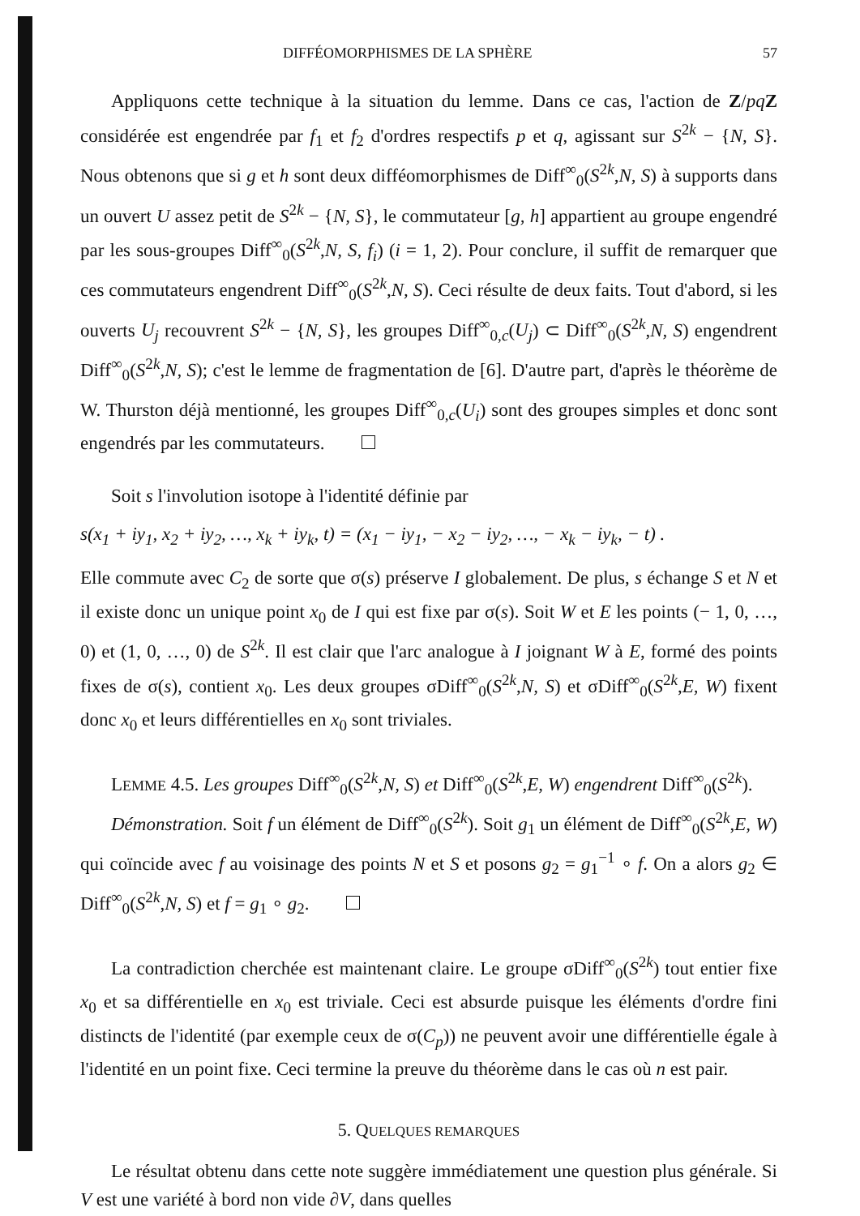DIFFÉOMORPHISMES DE LA SPHÈRE 57
Appliquons cette technique à la situation du lemme. Dans ce cas, l'action de Z/pq Z considérée est engendrée par f<sub>1</sub> et f<sub>2</sub> d'ordres respectifs p et q, agissant sur S<sup>2k</sup> − {N, S}. Nous obtenons que si g et h sont deux difféomorphismes de Diff<sup>∞</sup><sub>0</sub>(S<sup>2k</sup>,N, S) à supports dans un ouvert U assez petit de S<sup>2k</sup> − {N, S}, le commutateur [g, h] appartient au groupe engendré par les sous-groupes Diff<sup>∞</sup><sub>0</sub>(S<sup>2k</sup>,N, S, f<sub>i</sub>) (i = 1, 2). Pour conclure, il suffit de remarquer que ces commutateurs engendrent Diff<sup>∞</sup><sub>0</sub>(S<sup>2k</sup>,N, S). Ceci résulte de deux faits. Tout d'abord, si les ouverts U<sub>j</sub> recouvrent S<sup>2k</sup> − {N, S}, les groupes Diff<sup>∞</sup><sub>0,c</sub>(U<sub>j</sub>) ⊂ Diff<sup>∞</sup><sub>0</sub>(S<sup>2k</sup>,N, S) engendrent Diff<sup>∞</sup><sub>0</sub>(S<sup>2k</sup>,N, S); c'est le lemme de fragmentation de [6]. D'autre part, d'après le théorème de W. Thurston déjà mentionné, les groupes Diff<sup>∞</sup><sub>0,c</sub>(U<sub>i</sub>) sont des groupes simples et donc sont engendrés par les commutateurs.
Soit s l'involution isotope à l'identité définie par
s(x<sub>1</sub> + iy<sub>1</sub>, x<sub>2</sub> + iy<sub>2</sub>, …, x<sub>k</sub> + iy<sub>k</sub>, t) = (x<sub>1</sub> − iy<sub>1</sub>, − x<sub>2</sub> − iy<sub>2</sub>, …, − x<sub>k</sub> − iy<sub>k</sub>, − t) .
Elle commute avec C<sub>2</sub> de sorte que σ(s) préserve I globalement. De plus, s échange S et N et il existe donc un unique point x<sub>0</sub> de I qui est fixe par σ(s). Soit W et E les points (− 1, 0, …, 0) et (1, 0, …, 0) de S<sup>2k</sup>. Il est clair que l'arc analogue à I joignant W à E, formé des points fixes de σ(s), contient x<sub>0</sub>. Les deux groupes σDiff<sup>∞</sup><sub>0</sub>(S<sup>2k</sup>,N, S) et σDiff<sup>∞</sup><sub>0</sub>(S<sup>2k</sup>,E, W) fixent donc x<sub>0</sub> et leurs différentielles en x<sub>0</sub> sont triviales.
LEMME 4.5. Les groupes Diff<sup>∞</sup><sub>0</sub>(S<sup>2k</sup>,N, S) et Diff<sup>∞</sup><sub>0</sub>(S<sup>2k</sup>,E, W) engendrent Diff<sup>∞</sup><sub>0</sub>(S<sup>2k</sup>).
Démonstration. Soit f un élément de Diff<sup>∞</sup><sub>0</sub>(S<sup>2k</sup>). Soit g<sub>1</sub> un élément de Diff<sup>∞</sup><sub>0</sub>(S<sup>2k</sup>,E, W) qui coïncide avec f au voisinage des points N et S et posons g<sub>2</sub> = g<sub>1</sub><sup>−1</sup> ∘ f. On a alors g<sub>2</sub> ∈ Diff<sup>∞</sup><sub>0</sub>(S<sup>2k</sup>,N, S) et f = g<sub>1</sub> ∘ g<sub>2</sub>.
La contradiction cherchée est maintenant claire. Le groupe σDiff<sup>∞</sup><sub>0</sub>(S<sup>2k</sup>) tout entier fixe x<sub>0</sub> et sa différentielle en x<sub>0</sub> est triviale. Ceci est absurde puisque les éléments d'ordre fini distincts de l'identité (par exemple ceux de σ(C<sub>p</sub>)) ne peuvent avoir une différentielle égale à l'identité en un point fixe. Ceci termine la preuve du théorème dans le cas où n est pair.
5. QUELQUES REMARQUES
Le résultat obtenu dans cette note suggère immédiatement une question plus générale. Si V est une variété à bord non vide ∂V, dans quelles